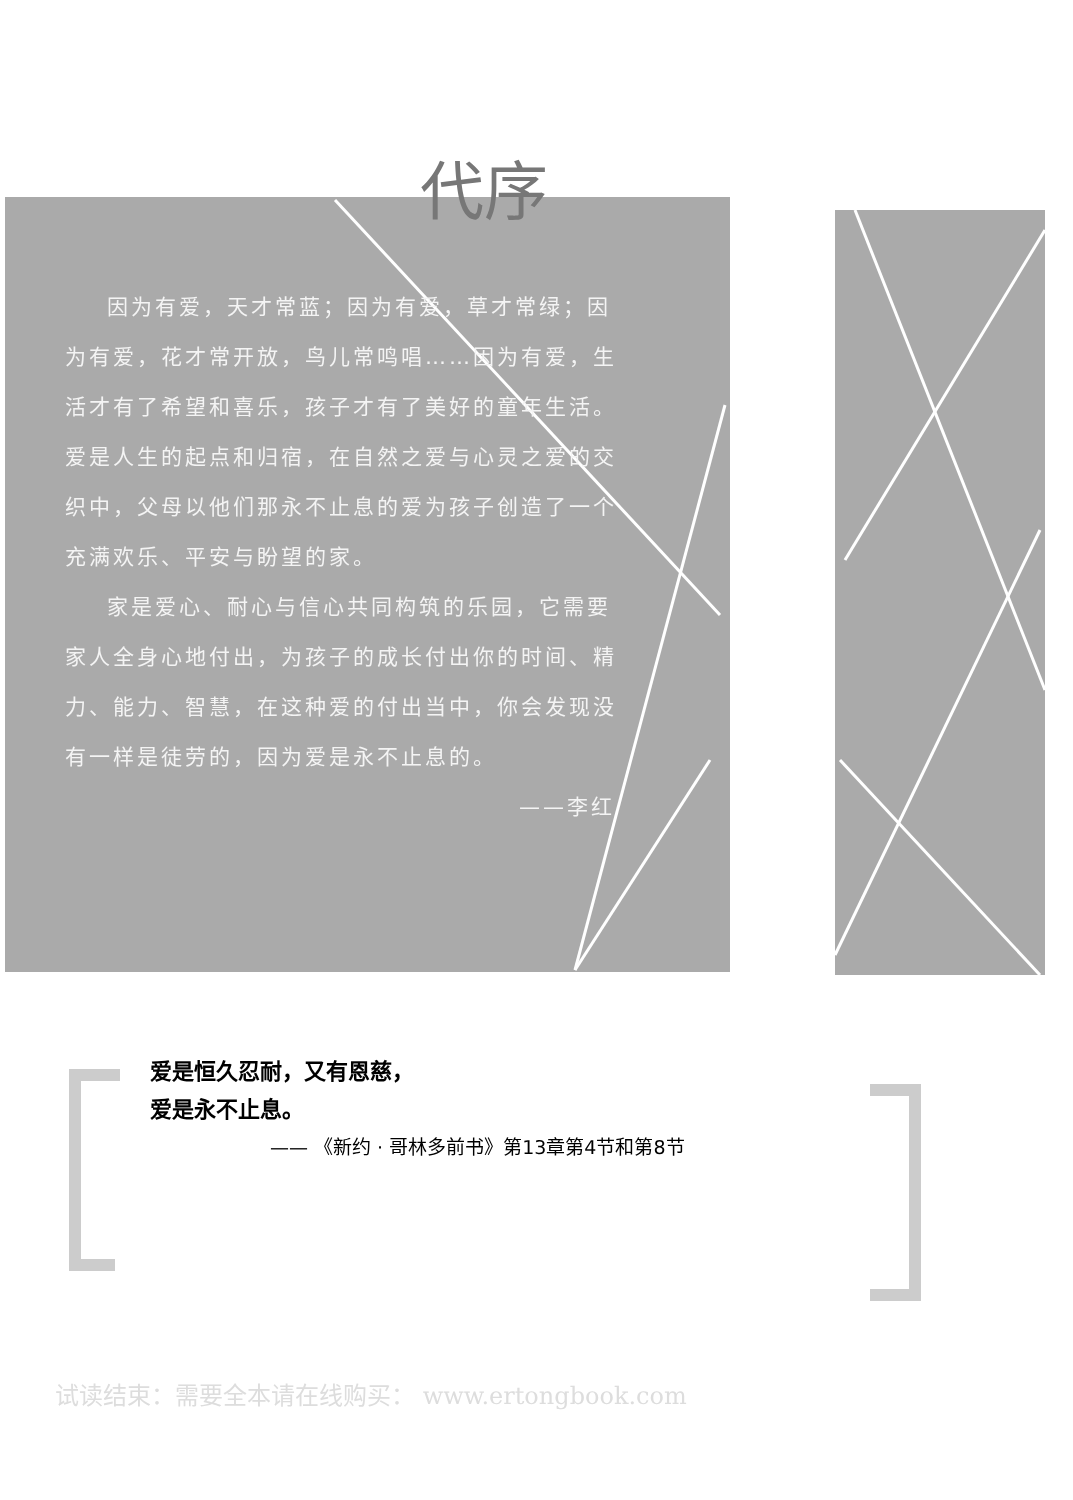代序
因为有爱，天才常蓝；因为有爱，草才常绿；因为有爱，花才常开放，鸟儿常鸣唱……因为有爱，生活才有了希望和喜乐，孩子才有了美好的童年生活。爱是人生的起点和归宿，在自然之爱与心灵之爱的交织中，父母以他们那永不止息的爱为孩子创造了一个充满欢乐、平安与盼望的家。
家是爱心、耐心与信心共同构筑的乐园，它需要家人全身心地付出，为孩子的成长付出你的时间、精力、能力、智慧，在这种爱的付出当中，你会发现没有一样是徒劳的，因为爱是永不止息的。
——李红
爱是恒久忍耐，又有恩慈，
爱是永不止息。
—— 《新约 · 哥林多前书》第13章第4节和第8节
试读结束：需要全本请在线购买： www.ertongbook.com